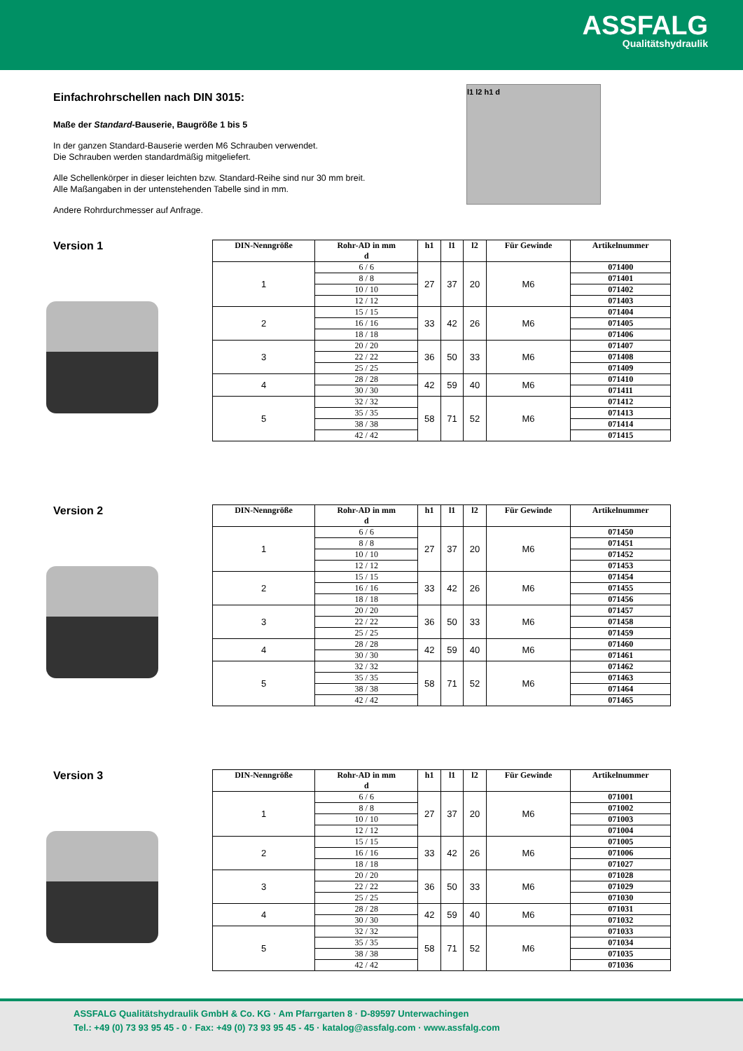ASSFALG
Qualitätshydraulik
Einfachrohrschellen nach DIN 3015:
Maße der Standard-Bauserie, Baugröße 1 bis 5
In der ganzen Standard-Bauserie werden M6 Schrauben verwendet.
Die Schrauben werden standardmäßig mitgeliefert.
Alle Schellenkörper in dieser leichten bzw. Standard-Reihe sind nur 30 mm breit.
Alle Maßangaben in der untenstehenden Tabelle sind in mm.
Andere Rohrdurchmesser auf Anfrage.
l1 l2 h1 d
Version 1
| DIN-Nenngröße | Rohr-AD in mm d | h1 | l1 | l2 | Für Gewinde | Artikelnummer |
| --- | --- | --- | --- | --- | --- | --- |
| 1 | 6 / 6 | 27 | 37 | 20 | M6 | 071400 |
| | 8 / 8 | | | | | 071401 |
| | 10 / 10 | | | | | 071402 |
| | 12 / 12 | | | | | 071403 |
| 2 | 15 / 15 | 33 | 42 | 26 | M6 | 071404 |
| | 16 / 16 | | | | | 071405 |
| | 18 / 18 | | | | | 071406 |
| 3 | 20 / 20 | 36 | 50 | 33 | M6 | 071407 |
| | 22 / 22 | | | | | 071408 |
| | 25 / 25 | | | | | 071409 |
| 4 | 28 / 28 | 42 | 59 | 40 | M6 | 071410 |
| | 30 / 30 | | | | | 071411 |
| 5 | 32 / 32 | 58 | 71 | 52 | M6 | 071412 |
| | 35 / 35 | | | | | 071413 |
| | 38 / 38 | | | | | 071414 |
| | 42 / 42 | | | | | 071415 |
Version 2
| DIN-Nenngröße | Rohr-AD in mm d | h1 | l1 | l2 | Für Gewinde | Artikelnummer |
| --- | --- | --- | --- | --- | --- | --- |
| 1 | 6 / 6 | 27 | 37 | 20 | M6 | 071450 |
| | 8 / 8 | | | | | 071451 |
| | 10 / 10 | | | | | 071452 |
| | 12 / 12 | | | | | 071453 |
| 2 | 15 / 15 | 33 | 42 | 26 | M6 | 071454 |
| | 16 / 16 | | | | | 071455 |
| | 18 / 18 | | | | | 071456 |
| 3 | 20 / 20 | 36 | 50 | 33 | M6 | 071457 |
| | 22 / 22 | | | | | 071458 |
| | 25 / 25 | | | | | 071459 |
| 4 | 28 / 28 | 42 | 59 | 40 | M6 | 071460 |
| | 30 / 30 | | | | | 071461 |
| 5 | 32 / 32 | 58 | 71 | 52 | M6 | 071462 |
| | 35 / 35 | | | | | 071463 |
| | 38 / 38 | | | | | 071464 |
| | 42 / 42 | | | | | 071465 |
Version 3
| DIN-Nenngröße | Rohr-AD in mm d | h1 | l1 | l2 | Für Gewinde | Artikelnummer |
| --- | --- | --- | --- | --- | --- | --- |
| 1 | 6 / 6 | 27 | 37 | 20 | M6 | 071001 |
| | 8 / 8 | | | | | 071002 |
| | 10 / 10 | | | | | 071003 |
| | 12 / 12 | | | | | 071004 |
| 2 | 15 / 15 | 33 | 42 | 26 | M6 | 071005 |
| | 16 / 16 | | | | | 071006 |
| | 18 / 18 | | | | | 071027 |
| 3 | 20 / 20 | 36 | 50 | 33 | M6 | 071028 |
| | 22 / 22 | | | | | 071029 |
| | 25 / 25 | | | | | 071030 |
| 4 | 28 / 28 | 42 | 59 | 40 | M6 | 071031 |
| | 30 / 30 | | | | | 071032 |
| 5 | 32 / 32 | 58 | 71 | 52 | M6 | 071033 |
| | 35 / 35 | | | | | 071034 |
| | 38 / 38 | | | | | 071035 |
| | 42 / 42 | | | | | 071036 |
ASSFALG Qualitätshydraulik GmbH & Co. KG · Am Pfarrgarten 8 · D-89597 Unterwachingen
Tel.: +49 (0) 73 93 95 45 - 0 · Fax: +49 (0) 73 93 95 45 - 45 · katalog@assfalg.com · www.assfalg.com